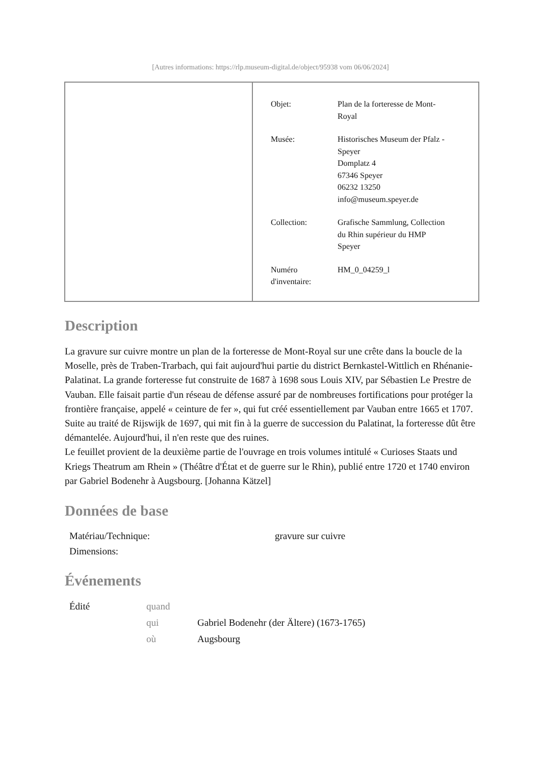[Autres informations: https://rlp.museum-digital.de/object/95938 vom 06/06/2024]
| Objet: | Plan de la forteresse de Mont- Royal |
| Musée: | Historisches Museum der Pfalz - Speyer Domplatz 4 67346 Speyer 06232 13250 info@museum.speyer.de |
| Collection: | Grafische Sammlung, Collection du Rhin supérieur du HMP Speyer |
| Numéro d'inventaire: | HM_0_04259_l |
Description
La gravure sur cuivre montre un plan de la forteresse de Mont-Royal sur une crête dans la boucle de la Moselle, près de Traben-Trarbach, qui fait aujourd'hui partie du district Bernkastel-Wittlich en Rhénanie-Palatinat. La grande forteresse fut construite de 1687 à 1698 sous Louis XIV, par Sébastien Le Prestre de Vauban. Elle faisait partie d'un réseau de défense assuré par de nombreuses fortifications pour protéger la frontière française, appelé « ceinture de fer », qui fut créé essentiellement par Vauban entre 1665 et 1707. Suite au traité de Rijswijk de 1697, qui mit fin à la guerre de succession du Palatinat, la forteresse dût être démantelée. Aujourd'hui, il n'en reste que des ruines.
Le feuillet provient de la deuxième partie de l'ouvrage en trois volumes intitulé « Curioses Staats und Kriegs Theatrum am Rhein » (Théâtre d'État et de guerre sur le Rhin), publié entre 1720 et 1740 environ par Gabriel Bodenehr à Augsbourg. [Johanna Kätzel]
Données de base
| Matériau/Technique: | gravure sur cuivre |
| Dimensions: | |
Événements
| Édité | quand | |
| | qui | Gabriel Bodenehr (der Ältere) (1673-1765) |
| | où | Augsbourg |